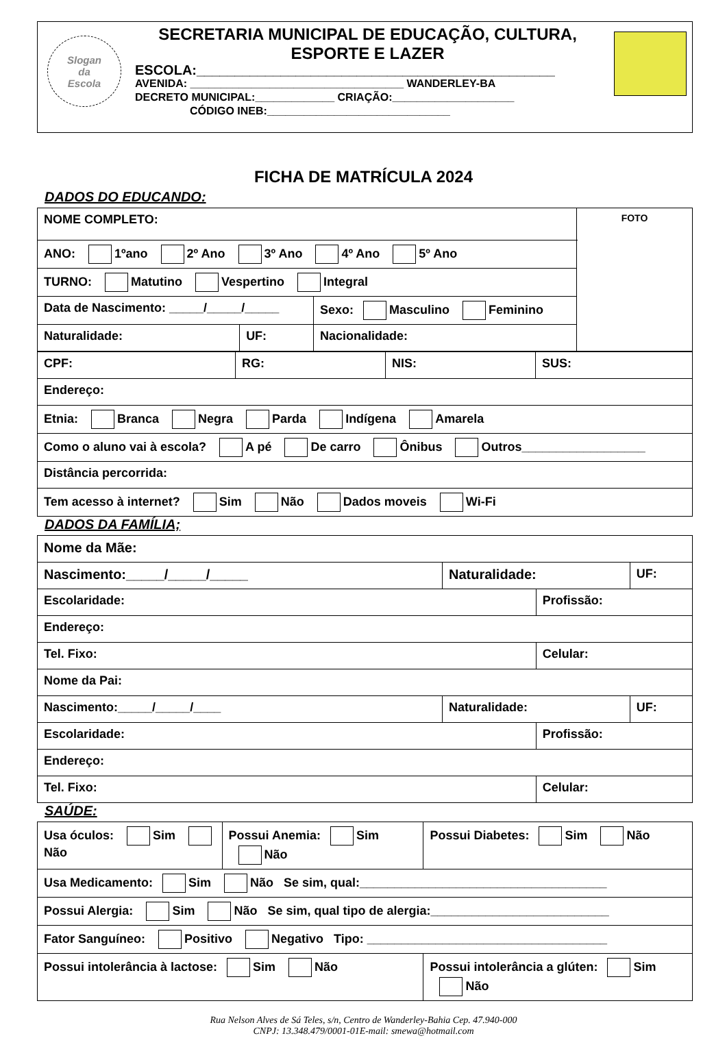Slogan
da
Escola
SECRETARIA MUNICIPAL DE EDUCAÇÃO, CULTURA,
ESPORTE E LAZER
ESCOLA:_______________________________________________
AVENIDA: ___________________________________ WANDERLEY-BA
DECRETO MUNICIPAL:_____________ CRIAÇÃO:____________________
CÓDIGO INEB:______________________________
FICHA DE MATRÍCULA 2024
DADOS DO EDUCANDO:
| NOME COMPLETO: | | | FOTO |
| ANO: 1ºano 2º Ano 3º Ano 4º Ano 5º Ano | | | |
| TURNO: Matutino Vespertino Integral | | | |
| Data de Nascimento: _____/_____/_____ | | Sexo: Masculino Feminino | |
| Naturalidade: | UF: | Nacionalidade: | |
| CPF: | RG: | NIS: | SUS: |
| Endereço: | | | |
| Etnia: Branca Negra Parda Indígena Amarela | | | |
| Como o aluno vai à escola? A pé De carro Ônibus Outros__________________ | | | |
| Distância percorrida: | | | |
| Tem acesso à internet? Sim Não Dados moveis Wi-Fi | | | |
DADOS DA FAMÍLIA;
| Nome da Mãe: | | | |
| Nascimento:_____/_____/_____ | Naturalidade: | | UF: |
| Escolaridade: | | Profissão: | |
| Endereço: | | | |
| Tel. Fixo: | | Celular: | |
| Nome da Pai: | | | |
| Nascimento:_____/_____/____ | Naturalidade: | | UF: |
| Escolaridade: | | Profissão: | |
| Endereço: | | | |
| Tel. Fixo: | | Celular: | |
SAÚDE:
| Usa óculos: Sim Não | Possui Anemia: Sim Não | Possui Diabetes: Sim Não |
| Usa Medicamento: Sim Não Se sim, qual:____________________________________ | | |
| Possui Alergia: Sim Não Se sim, qual tipo de alergia:__________________________ | | |
| Fator Sanguíneo: Positivo Negativo Tipo: ___________________________________ | | |
| Possui intolerância à lactose: Sim Não | | Possui intolerância a glúten: Sim Não |
Rua Nelson Alves de Sá Teles, s/n, Centro de Wanderley-Bahia Cep. 47.940-000
CNPJ: 13.348.479/0001-01E-mail: smewa@hotmail.com